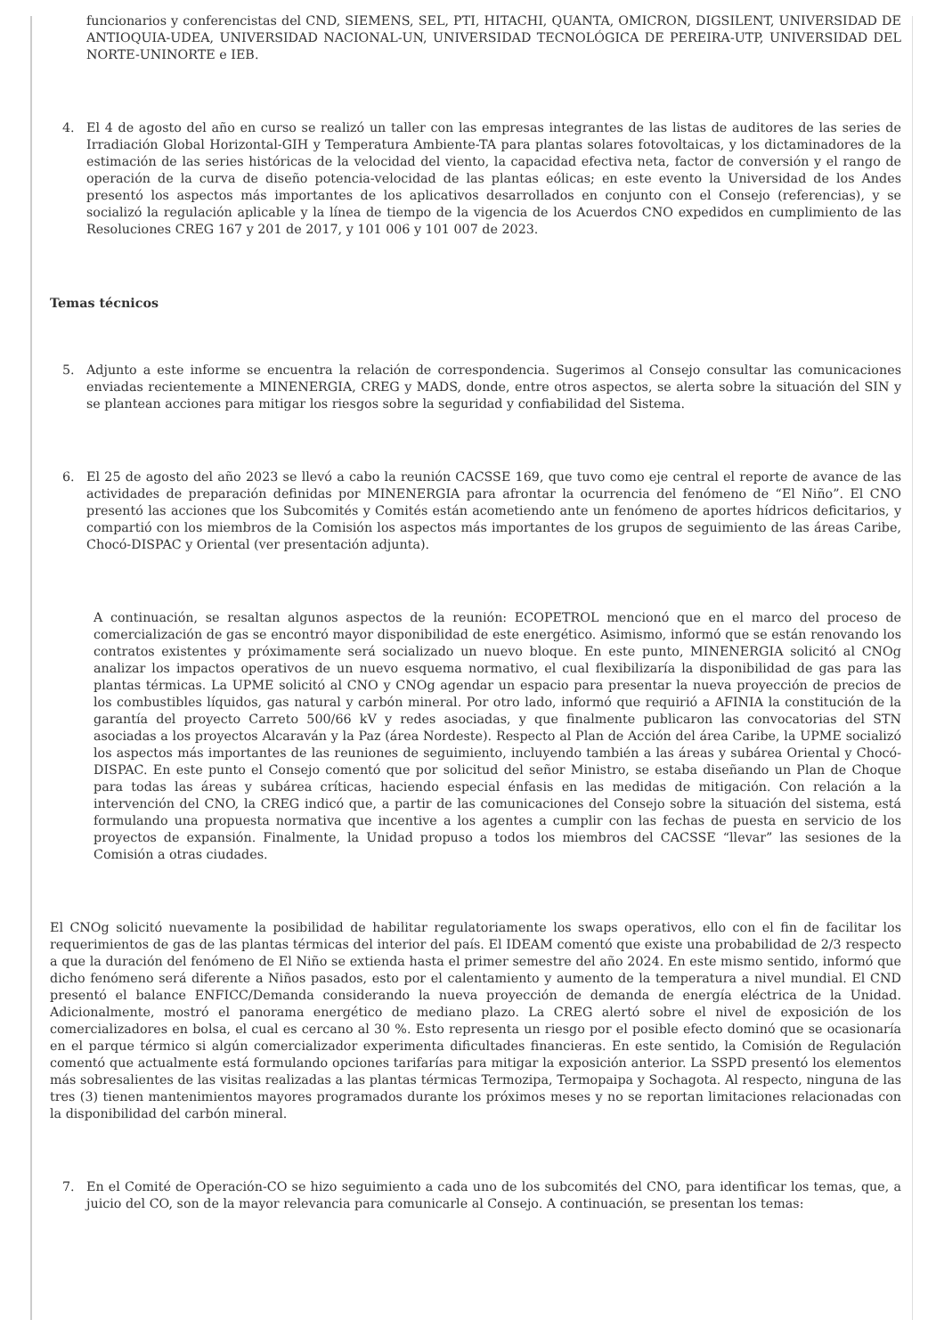funcionarios y conferencistas del CND, SIEMENS, SEL, PTI, HITACHI, QUANTA, OMICRON, DIGSILENT, UNIVERSIDAD DE ANTIOQUIA-UDEA, UNIVERSIDAD NACIONAL-UN, UNIVERSIDAD TECNOLÓGICA DE PEREIRA-UTP, UNIVERSIDAD DEL NORTE-UNINORTE e IEB.
4. El 4 de agosto del año en curso se realizó un taller con las empresas integrantes de las listas de auditores de las series de Irradiación Global Horizontal-GIH y Temperatura Ambiente-TA para plantas solares fotovoltaicas, y los dictaminadores de la estimación de las series históricas de la velocidad del viento, la capacidad efectiva neta, factor de conversión y el rango de operación de la curva de diseño potencia-velocidad de las plantas eólicas; en este evento la Universidad de los Andes presentó los aspectos más importantes de los aplicativos desarrollados en conjunto con el Consejo (referencias), y se socializó la regulación aplicable y la línea de tiempo de la vigencia de los Acuerdos CNO expedidos en cumplimiento de las Resoluciones CREG 167 y 201 de 2017, y 101 006 y 101 007 de 2023.
Temas técnicos
5. Adjunto a este informe se encuentra la relación de correspondencia. Sugerimos al Consejo consultar las comunicaciones enviadas recientemente a MINENERGIA, CREG y MADS, donde, entre otros aspectos, se alerta sobre la situación del SIN y se plantean acciones para mitigar los riesgos sobre la seguridad y confiabilidad del Sistema.
6. El 25 de agosto del año 2023 se llevó a cabo la reunión CACSSE 169, que tuvo como eje central el reporte de avance de las actividades de preparación definidas por MINENERGIA para afrontar la ocurrencia del fenómeno de “El Niño”. El CNO presentó las acciones que los Subcomités y Comités están acometiendo ante un fenómeno de aportes hídricos deficitarios, y compartió con los miembros de la Comisión los aspectos más importantes de los grupos de seguimiento de las áreas Caribe, Chocó-DISPAC y Oriental (ver presentación adjunta).
A continuación, se resaltan algunos aspectos de la reunión: ECOPETROL mencionó que en el marco del proceso de comercialización de gas se encontró mayor disponibilidad de este energético. Asimismo, informó que se están renovando los contratos existentes y próximamente será socializado un nuevo bloque. En este punto, MINENERGIA solicitó al CNOg analizar los impactos operativos de un nuevo esquema normativo, el cual flexibilizaría la disponibilidad de gas para las plantas térmicas. La UPME solicitó al CNO y CNOg agendar un espacio para presentar la nueva proyección de precios de los combustibles líquidos, gas natural y carbón mineral. Por otro lado, informó que requirió a AFINIA la constitución de la garantía del proyecto Carreto 500/66 kV y redes asociadas, y que finalmente publicaron las convocatorias del STN asociadas a los proyectos Alcaraván y la Paz (área Nordeste). Respecto al Plan de Acción del área Caribe, la UPME socializó los aspectos más importantes de las reuniones de seguimiento, incluyendo también a las áreas y subárea Oriental y Chocó-DISPAC. En este punto el Consejo comentó que por solicitud del señor Ministro, se estaba diseñando un Plan de Choque para todas las áreas y subárea críticas, haciendo especial énfasis en las medidas de mitigación. Con relación a la intervención del CNO, la CREG indicó que, a partir de las comunicaciones del Consejo sobre la situación del sistema, está formulando una propuesta normativa que incentive a los agentes a cumplir con las fechas de puesta en servicio de los proyectos de expansión. Finalmente, la Unidad propuso a todos los miembros del CACSSE “llevar” las sesiones de la Comisión a otras ciudades.
El CNOg solicitó nuevamente la posibilidad de habilitar regulatoriamente los swaps operativos, ello con el fin de facilitar los requerimientos de gas de las plantas térmicas del interior del país. El IDEAM comentó que existe una probabilidad de 2/3 respecto a que la duración del fenómeno de El Niño se extienda hasta el primer semestre del año 2024. En este mismo sentido, informó que dicho fenómeno será diferente a Niños pasados, esto por el calentamiento y aumento de la temperatura a nivel mundial. El CND presentó el balance ENFICC/Demanda considerando la nueva proyección de demanda de energía eléctrica de la Unidad. Adicionalmente, mostró el panorama energético de mediano plazo. La CREG alertó sobre el nivel de exposición de los comercializadores en bolsa, el cual es cercano al 30 %. Esto representa un riesgo por el posible efecto dominó que se ocasionaría en el parque térmico si algún comercializador experimenta dificultades financieras. En este sentido, la Comisión de Regulación comentó que actualmente está formulando opciones tarifarías para mitigar la exposición anterior. La SSPD presentó los elementos más sobresalientes de las visitas realizadas a las plantas térmicas Termozipa, Termopaipa y Sochagota. Al respecto, ninguna de las tres (3) tienen mantenimientos mayores programados durante los próximos meses y no se reportan limitaciones relacionadas con la disponibilidad del carbón mineral.
7. En el Comité de Operación-CO se hizo seguimiento a cada uno de los subcomités del CNO, para identificar los temas, que, a juicio del CO, son de la mayor relevancia para comunicarle al Consejo. A continuación, se presentan los temas: